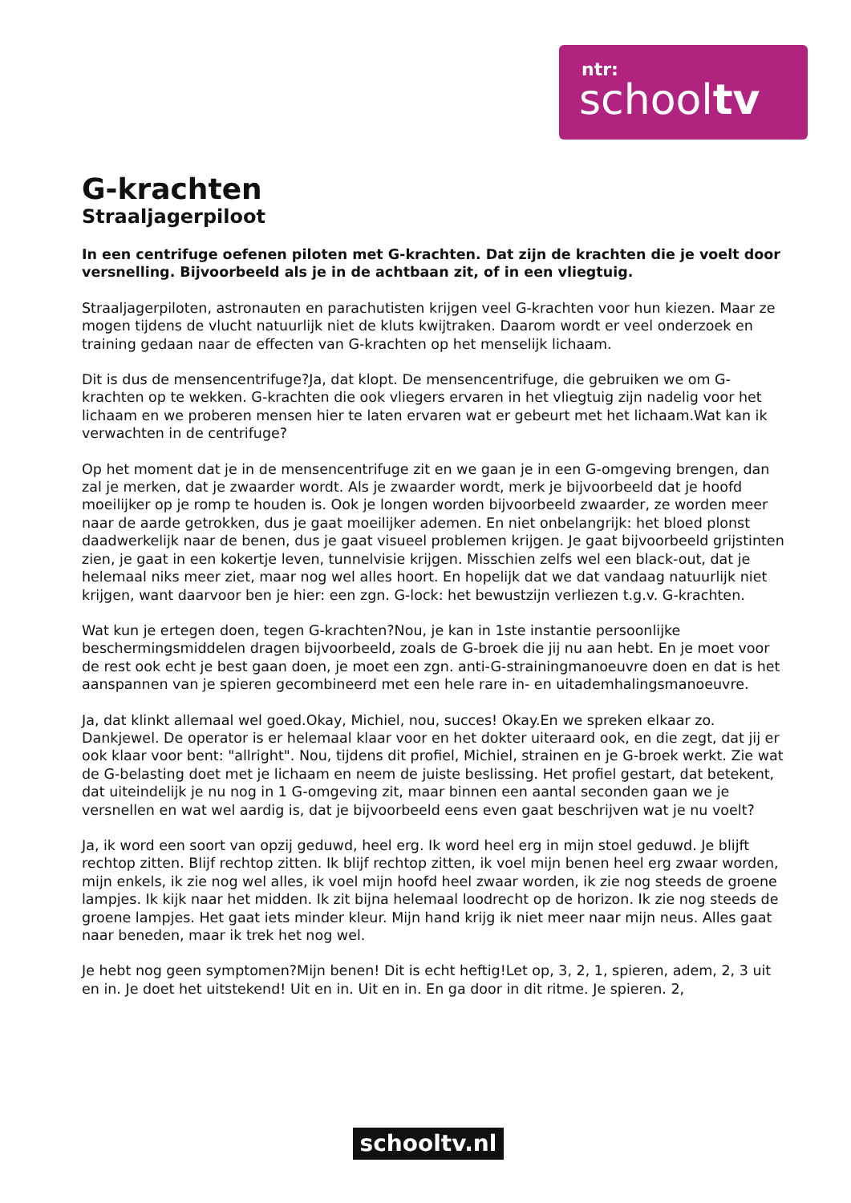ntr:
schooltv
G-krachten
Straaljagerpiloot
In een centrifuge oefenen piloten met G-krachten. Dat zijn de krachten die je voelt door versnelling. Bijvoorbeeld als je in de achtbaan zit, of in een vliegtuig.
Straaljagerpiloten, astronauten en parachutisten krijgen veel G-krachten voor hun kiezen. Maar ze mogen tijdens de vlucht natuurlijk niet de kluts kwijtraken. Daarom wordt er veel onderzoek en training gedaan naar de effecten van G-krachten op het menselijk lichaam.
Dit is dus de mensencentrifuge?Ja, dat klopt. De mensencentrifuge, die gebruiken we om G-krachten op te wekken. G-krachten die ook vliegers ervaren in het vliegtuig zijn nadelig voor het lichaam en we proberen mensen hier te laten ervaren wat er gebeurt met het lichaam.Wat kan ik verwachten in de centrifuge?
Op het moment dat je in de mensencentrifuge zit en we gaan je in een G-omgeving brengen, dan zal je merken, dat je zwaarder wordt. Als je zwaarder wordt, merk je bijvoorbeeld dat je hoofd moeilijker op je romp te houden is. Ook je longen worden bijvoorbeeld zwaarder, ze worden meer naar de aarde getrokken, dus je gaat moeilijker ademen. En niet onbelangrijk: het bloed plonst daadwerkelijk naar de benen, dus je gaat visueel problemen krijgen. Je gaat bijvoorbeeld grijstinten zien, je gaat in een kokertje leven, tunnelvisie krijgen. Misschien zelfs wel een black-out, dat je helemaal niks meer ziet, maar nog wel alles hoort. En hopelijk dat we dat vandaag natuurlijk niet krijgen, want daarvoor ben je hier: een zgn. G-lock: het bewustzijn verliezen t.g.v. G-krachten.
Wat kun je ertegen doen, tegen G-krachten?Nou, je kan in 1ste instantie persoonlijke beschermingsmiddelen dragen bijvoorbeeld, zoals de G-broek die jij nu aan hebt. En je moet voor de rest ook echt je best gaan doen, je moet een zgn. anti-G-strainingmanoeuvre doen en dat is het aanspannen van je spieren gecombineerd met een hele rare in- en uitademhalingsmanoeuvre.
Ja, dat klinkt allemaal wel goed.Okay, Michiel, nou, succes! Okay.En we spreken elkaar zo. Dankjewel. De operator is er helemaal klaar voor en het dokter uiteraard ook, en die zegt, dat jij er ook klaar voor bent: "allright". Nou, tijdens dit profiel, Michiel, strainen en je G-broek werkt. Zie wat de G-belasting doet met je lichaam en neem de juiste beslissing. Het profiel gestart, dat betekent, dat uiteindelijk je nu nog in 1 G-omgeving zit, maar binnen een aantal seconden gaan we je versnellen en wat wel aardig is, dat je bijvoorbeeld eens even gaat beschrijven wat je nu voelt?
Ja, ik word een soort van opzij geduwd, heel erg. Ik word heel erg in mijn stoel geduwd. Je blijft rechtop zitten. Blijf rechtop zitten. Ik blijf rechtop zitten, ik voel mijn benen heel erg zwaar worden, mijn enkels, ik zie nog wel alles, ik voel mijn hoofd heel zwaar worden, ik zie nog steeds de groene lampjes. Ik kijk naar het midden. Ik zit bijna helemaal loodrecht op de horizon. Ik zie nog steeds de groene lampjes. Het gaat iets minder kleur. Mijn hand krijg ik niet meer naar mijn neus. Alles gaat naar beneden, maar ik trek het nog wel.
Je hebt nog geen symptomen?Mijn benen! Dit is echt heftig!Let op, 3, 2, 1, spieren, adem, 2, 3 uit en in. Je doet het uitstekend! Uit en in. Uit en in. En ga door in dit ritme. Je spieren. 2,
schooltv.nl